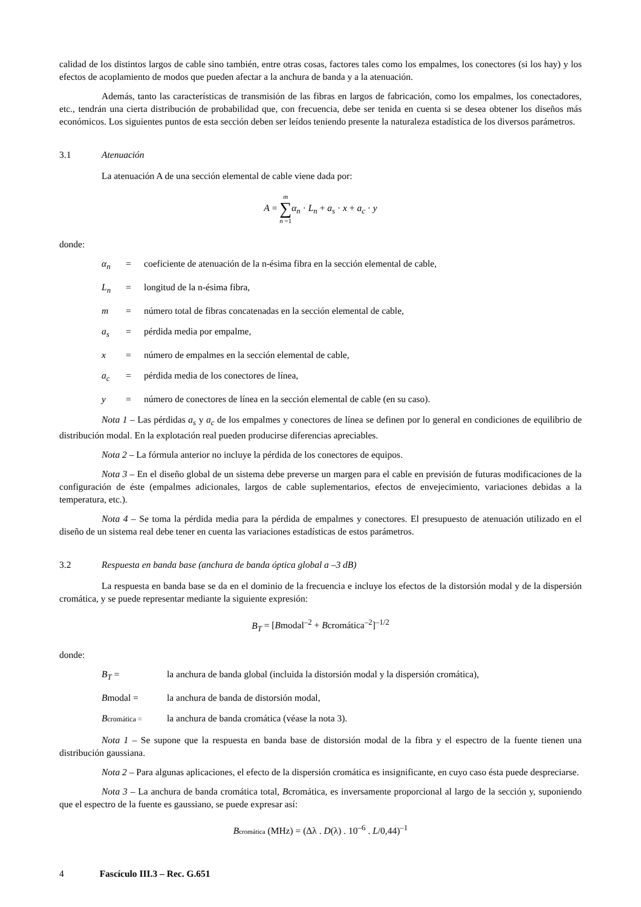calidad de los distintos largos de cable sino también, entre otras cosas, factores tales como los empalmes, los conectores (si los hay) y los efectos de acoplamiento de modos que pueden afectar a la anchura de banda y a la atenuación.
Además, tanto las características de transmisión de las fibras en largos de fabricación, como los empalmes, los conectadores, etc., tendrán una cierta distribución de probabilidad que, con frecuencia, debe ser tenida en cuenta si se desea obtener los diseños más económicos. Los siguientes puntos de esta sección deben ser leídos teniendo presente la naturaleza estadística de los diversos parámetros.
3.1 Atenuación
La atenuación A de una sección elemental de cable viene dada por:
A = m
∑
n =1 α<sub>n</sub> · L<sub>n</sub> + a<sub>s</sub> · x + a<sub>c</sub> · y
donde:
α<sub>n</sub> = coeficiente de atenuación de la n-ésima fibra en la sección elemental de cable,
L<sub>n</sub> = longitud de la n-ésima fibra,
m = número total de fibras concatenadas en la sección elemental de cable,
a<sub>s</sub> = pérdida media por empalme,
x = número de empalmes en la sección elemental de cable,
a<sub>c</sub> = pérdida media de los conectores de línea,
y = número de conectores de línea en la sección elemental de cable (en su caso).
Nota 1 – Las pérdidas a<sub>s</sub> y a<sub>c</sub> de los empalmes y conectores de línea se definen por lo general en condiciones de equilibrio de distribución modal. En la explotación real pueden producirse diferencias apreciables.
Nota 2 – La fórmula anterior no incluye la pérdida de los conectores de equipos.
Nota 3 – En el diseño global de un sistema debe preverse un margen para el cable en previsión de futuras modificaciones de la configuración de éste (empalmes adicionales, largos de cable suplementarios, efectos de envejecimiento, variaciones debidas a la temperatura, etc.).
Nota 4 – Se toma la pérdida media para la pérdida de empalmes y conectores. El presupuesto de atenuación utilizado en el diseño de un sistema real debe tener en cuenta las variaciones estadísticas de estos parámetros.
3.2 Respuesta en banda base (anchura de banda óptica global a –3 dB)
La respuesta en banda base se da en el dominio de la frecuencia e incluye los efectos de la distorsión modal y de la dispersión cromática, y se puede representar mediante la siguiente expresión:
B<sub>T</sub> = [Bmodal<sup>–2</sup> + Bcromática<sup>–2</sup>]<sup>–1/2</sup>
donde:
B<sub>T</sub> = la anchura de banda global (incluida la distorsión modal y la dispersión cromática),
Bmodal = la anchura de banda de distorsión modal,
Bcromática =
la anchura de banda cromática (véase la nota 3).
Nota 1 – Se supone que la respuesta en banda base de distorsión modal de la fibra y el espectro de la fuente tienen una distribución gaussiana.
Nota 2 – Para algunas aplicaciones, el efecto de la dispersión cromática es insignificante, en cuyo caso ésta puede despreciarse.
Nota 3 – La anchura de banda cromática total, Bcromática, es inversamente proporcional al largo de la sección y, suponiendo que el espectro de la fuente es gaussiano, se puede expresar así:
Bcromática (MHz) = (Δλ . D(λ) . 10<sup>–6</sup> . L/0,44)<sup>–1</sup>
4 Fascículo III.3 – Rec. G.651